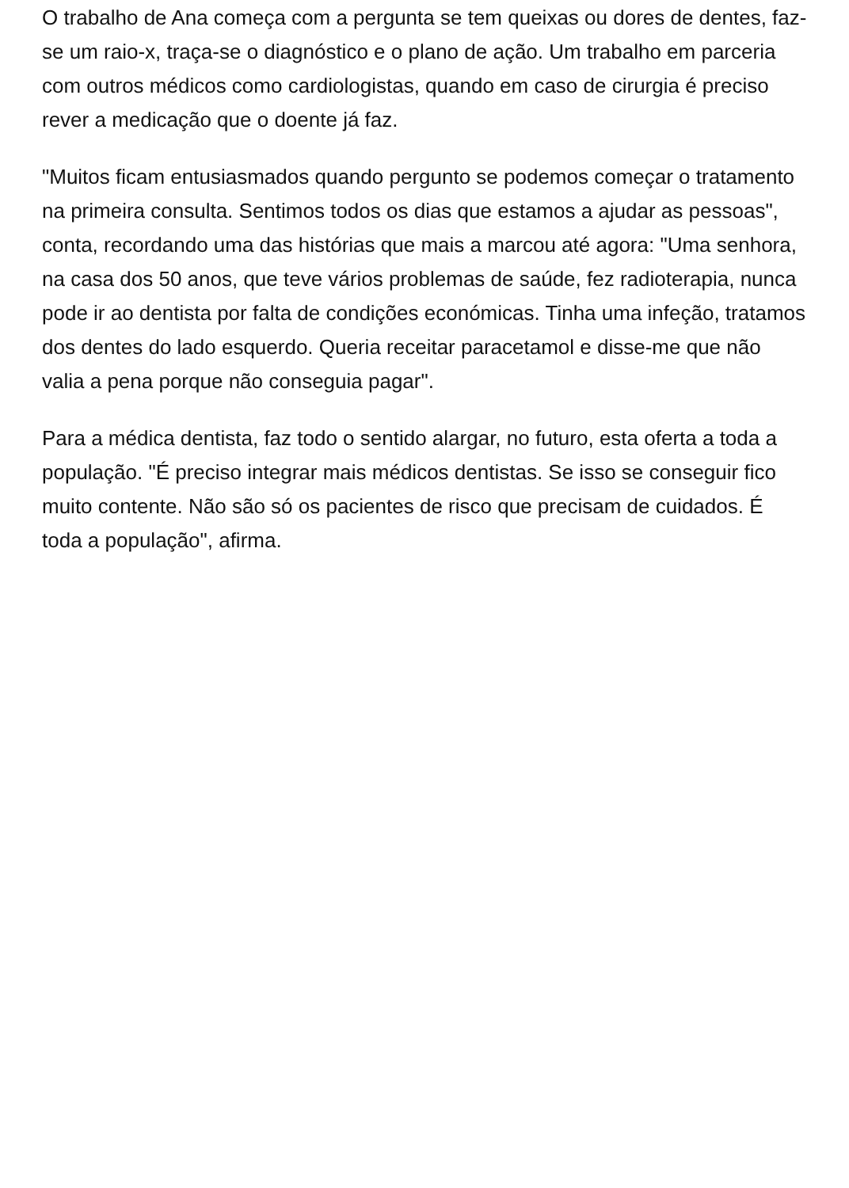O trabalho de Ana começa com a pergunta se tem queixas ou dores de dentes, faz-se um raio-x, traça-se o diagnóstico e o plano de ação. Um trabalho em parceria com outros médicos como cardiologistas, quando em caso de cirurgia é preciso rever a medicação que o doente já faz.
"Muitos ficam entusiasmados quando pergunto se podemos começar o tratamento na primeira consulta. Sentimos todos os dias que estamos a ajudar as pessoas", conta, recordando uma das histórias que mais a marcou até agora: "Uma senhora, na casa dos 50 anos, que teve vários problemas de saúde, fez radioterapia, nunca pode ir ao dentista por falta de condições económicas. Tinha uma infeção, tratamos dos dentes do lado esquerdo. Queria receitar paracetamol e disse-me que não valia a pena porque não conseguia pagar".
Para a médica dentista, faz todo o sentido alargar, no futuro, esta oferta a toda a população. "É preciso integrar mais médicos dentistas. Se isso se conseguir fico muito contente. Não são só os pacientes de risco que precisam de cuidados. É toda a população", afirma.